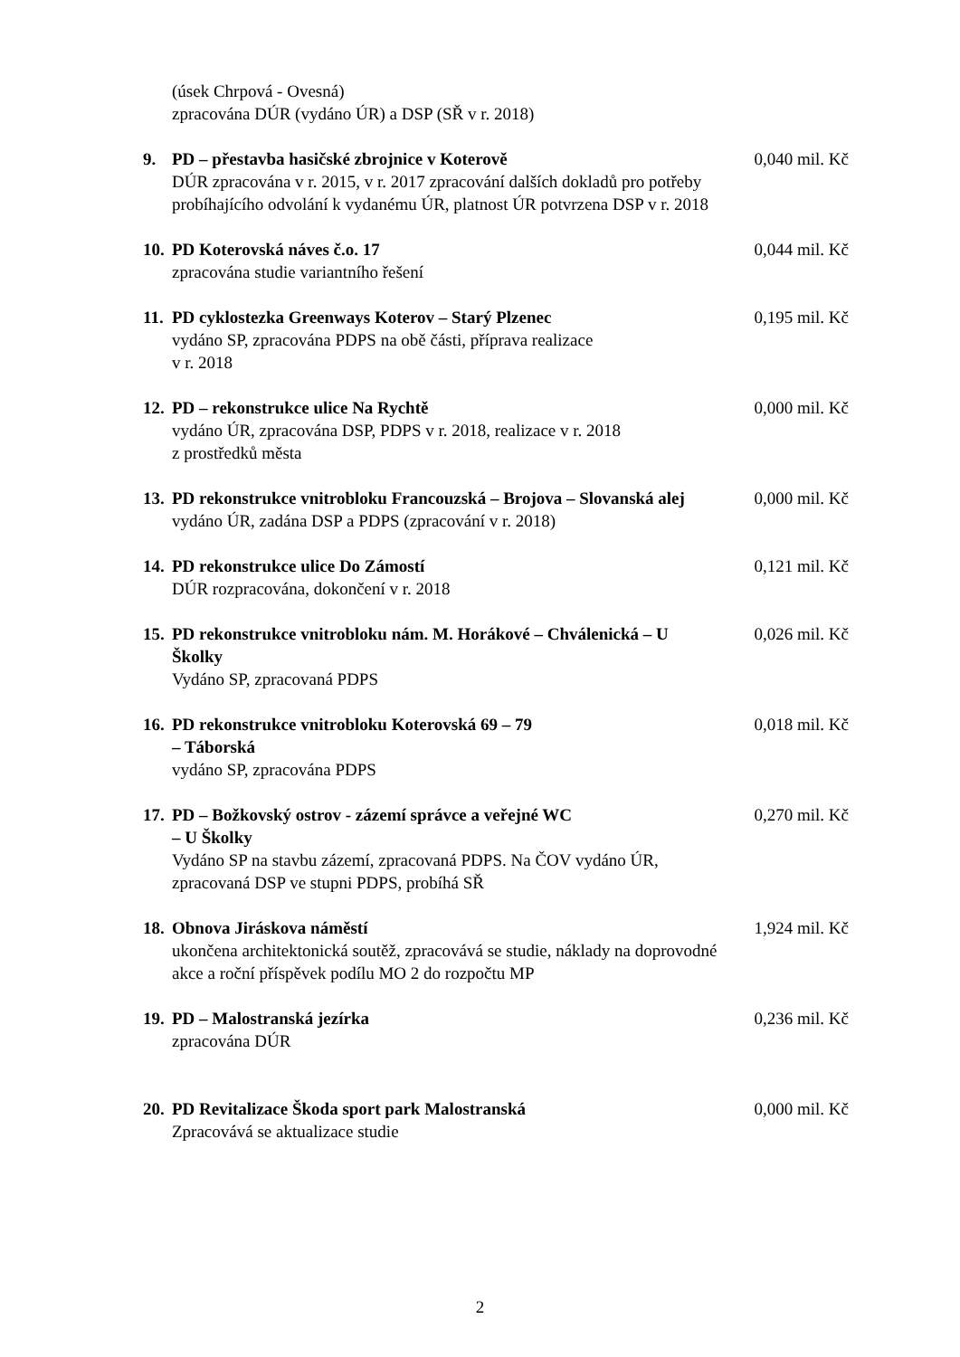(úsek Chrpová - Ovesná)
zpracována DÚR (vydáno ÚR) a DSP (SŘ v r. 2018)
9. PD – přestavba hasičské zbrojnice v Koterově
DÚR zpracována v r. 2015, v r. 2017 zpracování dalších dokladů pro potřeby probíhajícího odvolání k vydanému ÚR, platnost ÚR potvrzena DSP v r. 2018
0,040 mil. Kč
10.
PD Koterovská náves č.o. 17
zpracována studie variantního řešení
0,044 mil. Kč
11.
PD cyklostezka Greenways Koterov – Starý Plzenec
vydáno SP, zpracována PDPS na obě části, příprava realizace
v r. 2018
0,195 mil. Kč
12.
PD – rekonstrukce ulice Na Rychtě
vydáno ÚR, zpracována DSP, PDPS v r. 2018, realizace v r. 2018
z prostředků města
0,000 mil. Kč
13.
PD rekonstrukce vnitrobloku Francouzská – Brojova – Slovanská alej
vydáno ÚR, zadána DSP a PDPS (zpracování v r. 2018)
0,000 mil. Kč
14.
PD rekonstrukce ulice Do Zámostí
DÚR rozpracována, dokončení v r. 2018
0,121 mil. Kč
15.
PD rekonstrukce vnitrobloku nám. M. Horákové – Chválenická – U Školky
Vydáno SP, zpracovaná PDPS
0,026 mil. Kč
16.
PD rekonstrukce vnitrobloku Koterovská 69 – 79
– Táborská
vydáno SP, zpracována PDPS
0,018 mil. Kč
17.
PD – Božkovský ostrov - zázemí správce a veřejné WC
– U Školky
Vydáno SP na stavbu zázemí, zpracovaná PDPS. Na ČOV vydáno ÚR, zpracovaná DSP ve stupni PDPS, probíhá SŘ
0,270 mil. Kč
18.
Obnova Jiráskova náměstí
ukončena architektonická soutěž, zpracovává se studie, náklady na doprovodné akce a roční příspěvek podílu MO 2 do rozpočtu MP
1,924 mil. Kč
19.
PD – Malostranská jezírka
zpracována DÚR
0,236 mil. Kč
20.
PD Revitalizace Škoda sport park Malostranská
Zpracovává se aktualizace studie
0,000 mil. Kč
2